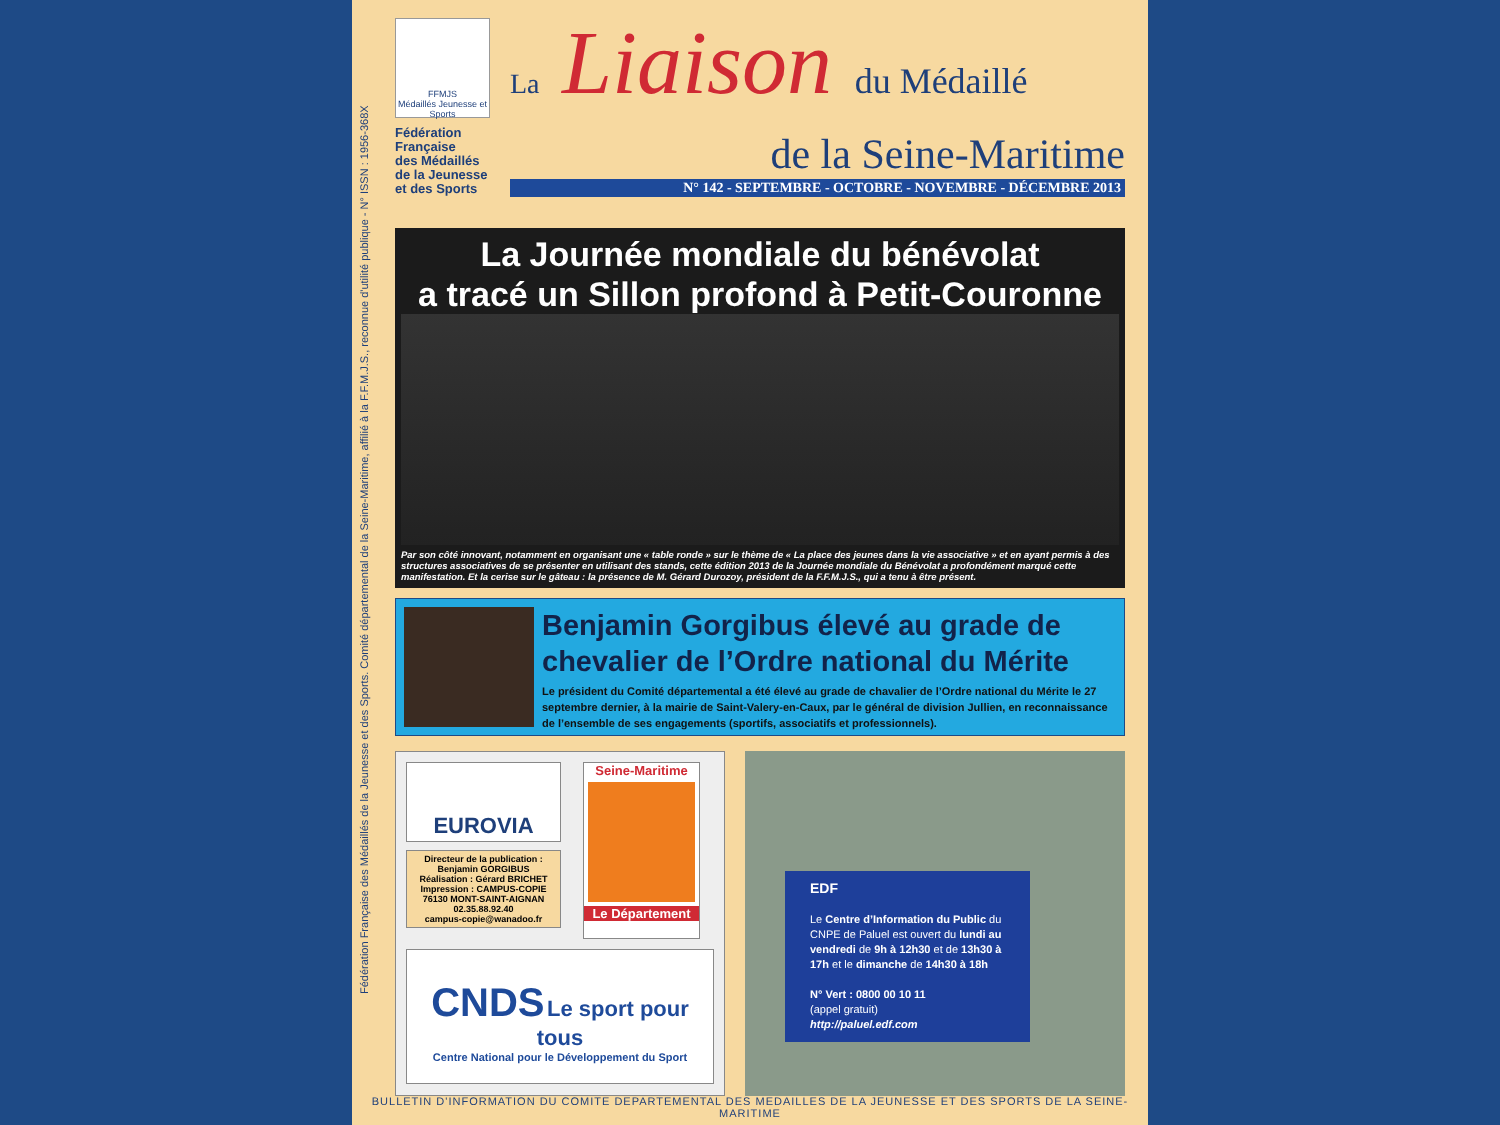Fédération Française des Médaillés de la Jeunesse et des Sports. Comité départemental de la Seine-Maritime, affilié à la F.F.M.J.S., reconnue d'utilité publique - N° ISSN : 1956-368X
FFMJS
Médaillés Jeunesse et Sports
Fédération
Française
des Médaillés
de la Jeunesse
et des Sports
La Liaison du Médaillé
de la Seine-Maritime
N° 142 - SEPTEMBRE - OCTOBRE - NOVEMBRE - DÉCEMBRE 2013
La Journée mondiale du bénévolat
a tracé un Sillon profond à Petit-Couronne
Par son côté innovant, notamment en organisant une « table ronde » sur le thème de « La place des jeunes dans la vie associative » et en ayant permis à des structures associatives de se présenter en utilisant des stands, cette édition 2013 de la Journée mondiale du Bénévolat a profondément marqué cette manifestation. Et la cerise sur le gâteau : la présence de M. Gérard Durozoy, président de la F.F.M.J.S., qui a tenu à être présent.
Benjamin Gorgibus élevé au grade de chevalier de l’Ordre national du Mérite
Le président du Comité départemental a été élevé au grade de chavalier de l’Ordre national du Mérite le 27 septembre dernier, à la mairie de Saint-Valery-en-Caux, par le général de division Jullien, en reconnaissance de l’ensemble de ses engagements (sportifs, associatifs et professionnels).
EUROVIA
Directeur de la publication :
Benjamin GORGIBUS
Réalisation : Gérard BRICHET
Impression : CAMPUS-COPIE
76130 MONT-SAINT-AIGNAN
02.35.88.92.40
campus-copie@wanadoo.fr
Seine-Maritime
Le Département
CNDS Le sport pour tous
Centre National pour le Développement du Sport
EDF
Le Centre d’Information du Public du CNPE de Paluel est ouvert du lundi au vendredi de 9h à 12h30 et de 13h30 à 17h et le dimanche de 14h30 à 18h
N° Vert : 0800 00 10 11
(appel gratuit)
http://paluel.edf.com
BULLETIN D'INFORMATION DU COMITE DEPARTEMENTAL DES MEDAILLES DE LA JEUNESSE ET DES SPORTS DE LA SEINE-MARITIME